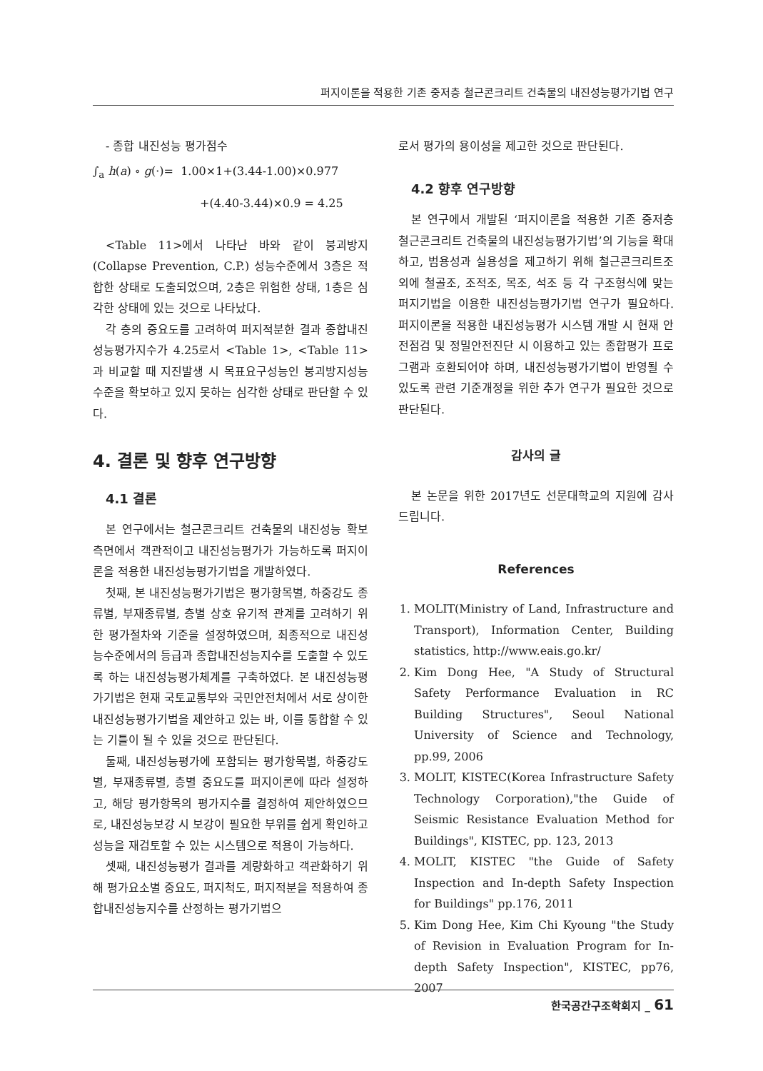퍼지이론을 적용한 기존 중저층 철근콘크리트 건축물의 내진성능평가기법 연구
- 종합 내진성능 평가점수
∫<sub>a</sub> h(a) ∘ g(·)= 1.00×1+(3.44-1.00)×0.977
+(4.40-3.44)×0.9 = 4.25
<Table 11>에서 나타난 바와 같이 붕괴방지(Collapse Prevention, C.P.) 성능수준에서 3층은 적합한 상태로 도출되었으며, 2층은 위험한 상태, 1층은 심각한 상태에 있는 것으로 나타났다.
각 층의 중요도를 고려하여 퍼지적분한 결과 종합내진성능평가지수가 4.25로서 <Table 1>, <Table 11>과 비교할 때 지진발생 시 목표요구성능인 붕괴방지성능수준을 확보하고 있지 못하는 심각한 상태로 판단할 수 있다.
4. 결론 및 향후 연구방향
4.1 결론
본 연구에서는 철근콘크리트 건축물의 내진성능 확보측면에서 객관적이고 내진성능평가가 가능하도록 퍼지이론을 적용한 내진성능평가기법을 개발하였다.
첫째, 본 내진성능평가기법은 평가항목별, 하중강도 종류별, 부재종류별, 층별 상호 유기적 관계를 고려하기 위한 평가절차와 기준을 설정하였으며, 최종적으로 내진성능수준에서의 등급과 종합내진성능지수를 도출할 수 있도록 하는 내진성능평가체계를 구축하였다. 본 내진성능평가기법은 현재 국토교통부와 국민안전처에서 서로 상이한 내진성능평가기법을 제안하고 있는 바, 이를 통합할 수 있는 기틀이 될 수 있을 것으로 판단된다.
둘째, 내진성능평가에 포함되는 평가항목별, 하중강도별, 부재종류별, 층별 중요도를 퍼지이론에 따라 설정하고, 해당 평가항목의 평가지수를 결정하여 제안하였으므로, 내진성능보강 시 보강이 필요한 부위를 쉽게 확인하고 성능을 재검토할 수 있는 시스템으로 적용이 가능하다.
셋째, 내진성능평가 결과를 계량화하고 객관화하기 위해 평가요소별 중요도, 퍼지척도, 퍼지적분을 적용하여 종합내진성능지수를 산정하는 평가기법으
로서 평가의 용이성을 제고한 것으로 판단된다.
4.2 향후 연구방향
본 연구에서 개발된 ‘퍼지이론을 적용한 기존 중저층 철근콘크리트 건축물의 내진성능평가기법’의 기능을 확대하고, 범용성과 실용성을 제고하기 위해 철근콘크리트조외에 철골조, 조적조, 목조, 석조 등 각 구조형식에 맞는 퍼지기법을 이용한 내진성능평가기법 연구가 필요하다. 퍼지이론을 적용한 내진성능평가 시스템 개발 시 현재 안전점검 및 정밀안전진단 시 이용하고 있는 종합평가 프로그램과 호환되어야 하며, 내진성능평가기법이 반영될 수 있도록 관련 기준개정을 위한 추가 연구가 필요한 것으로 판단된다.
감사의 글
본 논문을 위한 2017년도 선문대학교의 지원에 감사 드립니다.
References
1. MOLIT(Ministry of Land, Infrastructure and Transport), Information Center, Building statistics, http://www.eais.go.kr/
2. Kim Dong Hee, "A Study of Structural Safety Performance Evaluation in RC Building Structures", Seoul National University of Science and Technology, pp.99, 2006
3. MOLIT, KISTEC(Korea Infrastructure Safety Technology Corporation),"the Guide of Seismic Resistance Evaluation Method for Buildings", KISTEC, pp. 123, 2013
4. MOLIT, KISTEC "the Guide of Safety Inspection and In-depth Safety Inspection for Buildings" pp.176, 2011
5. Kim Dong Hee, Kim Chi Kyoung "the Study of Revision in Evaluation Program for In-depth Safety Inspection", KISTEC, pp76, 2007
한국공간구조학회지 _ 61